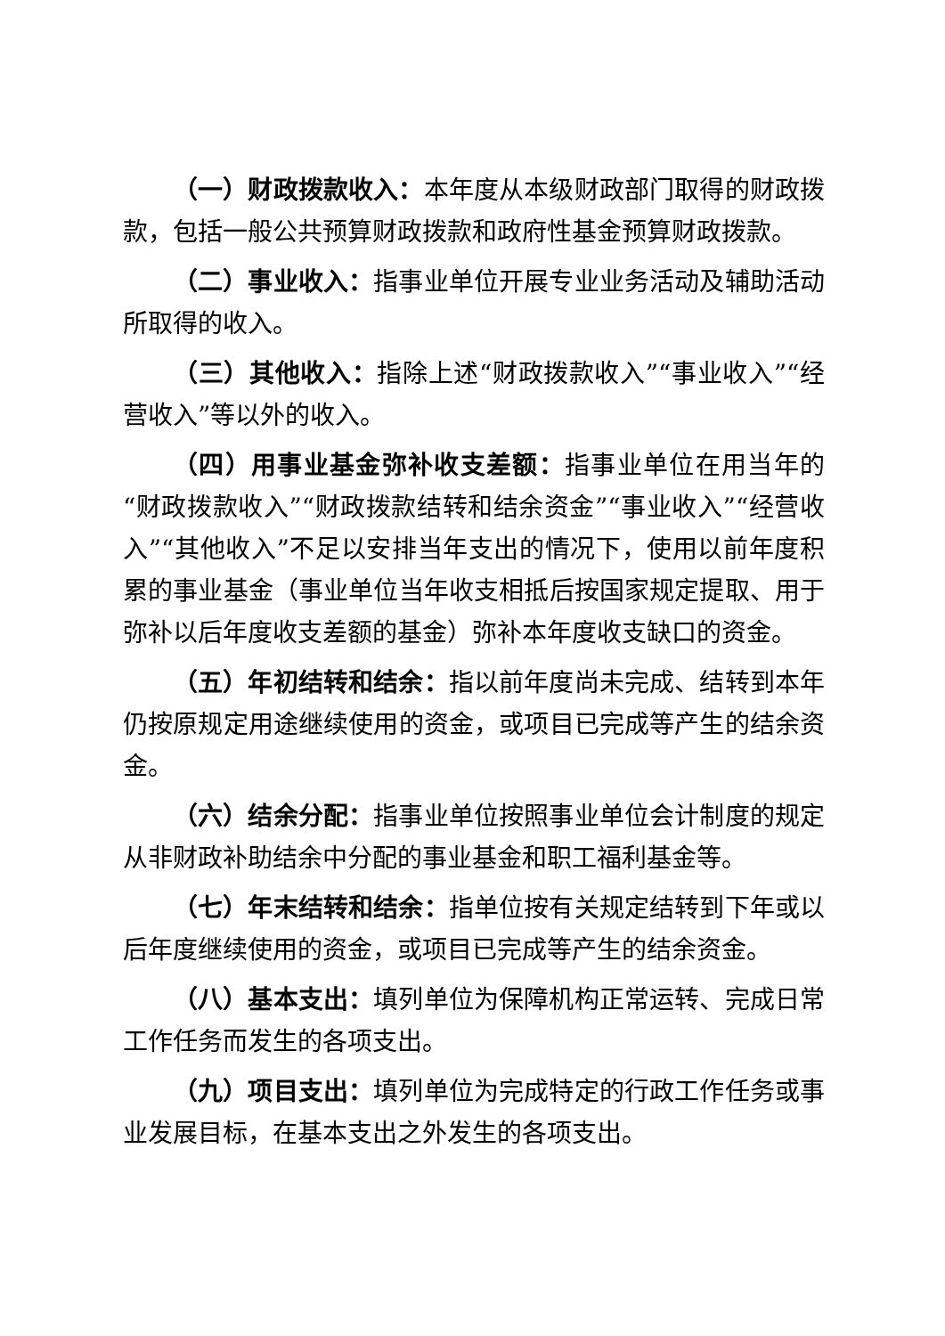（一）财政拨款收入：本年度从本级财政部门取得的财政拨款，包括一般公共预算财政拨款和政府性基金预算财政拨款。
（二）事业收入：指事业单位开展专业业务活动及辅助活动所取得的收入。
（三）其他收入：指除上述“财政拨款收入”“事业收入”“经营收入”等以外的收入。
（四）用事业基金弥补收支差额：指事业单位在用当年的“财政拨款收入”“财政拨款结转和结余资金”“事业收入”“经营收入”“其他收入”不足以安排当年支出的情况下，使用以前年度积累的事业基金（事业单位当年收支相抵后按国家规定提取、用于弥补以后年度收支差额的基金）弥补本年度收支缺口的资金。
（五）年初结转和结余：指以前年度尚未完成、结转到本年仍按原规定用途继续使用的资金，或项目已完成等产生的结余资金。
（六）结余分配：指事业单位按照事业单位会计制度的规定从非财政补助结余中分配的事业基金和职工福利基金等。
（七）年末结转和结余：指单位按有关规定结转到下年或以后年度继续使用的资金，或项目已完成等产生的结余资金。
（八）基本支出：填列单位为保障机构正常运转、完成日常工作任务而发生的各项支出。
（九）项目支出：填列单位为完成特定的行政工作任务或事业发展目标，在基本支出之外发生的各项支出。